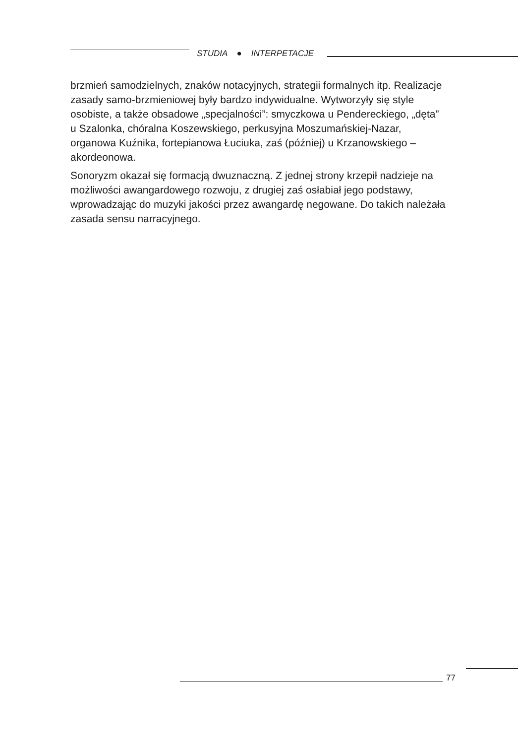STUDIA ● INTERPETACJE
brzmień samodzielnych, znaków notacyjnych, strategii formalnych itp. Realizacje zasady samo-brzmieniowej były bardzo indywidualne. Wytworzyły się style osobiste, a także obsadowe „specjalności”: smyczkowa u Pendereckiego, „dęta” u Szalonka, chóralna Koszewskiego, perkusyjna Moszumańskiej-Nazar, organowa Kuźnika, fortepianowa Łuciuka, zaś (później) u Krzanowskiego – akordeonowa.
Sonoryzm okazał się formacją dwuznaczną. Z jednej strony krzepił nadzieje na możliwości awangardowego rozwoju, z drugiej zaś osłabiał jego podstawy, wprowadzając do muzyki jakości przez awangardę negowane. Do takich należała zasada sensu narracyjnego.
77